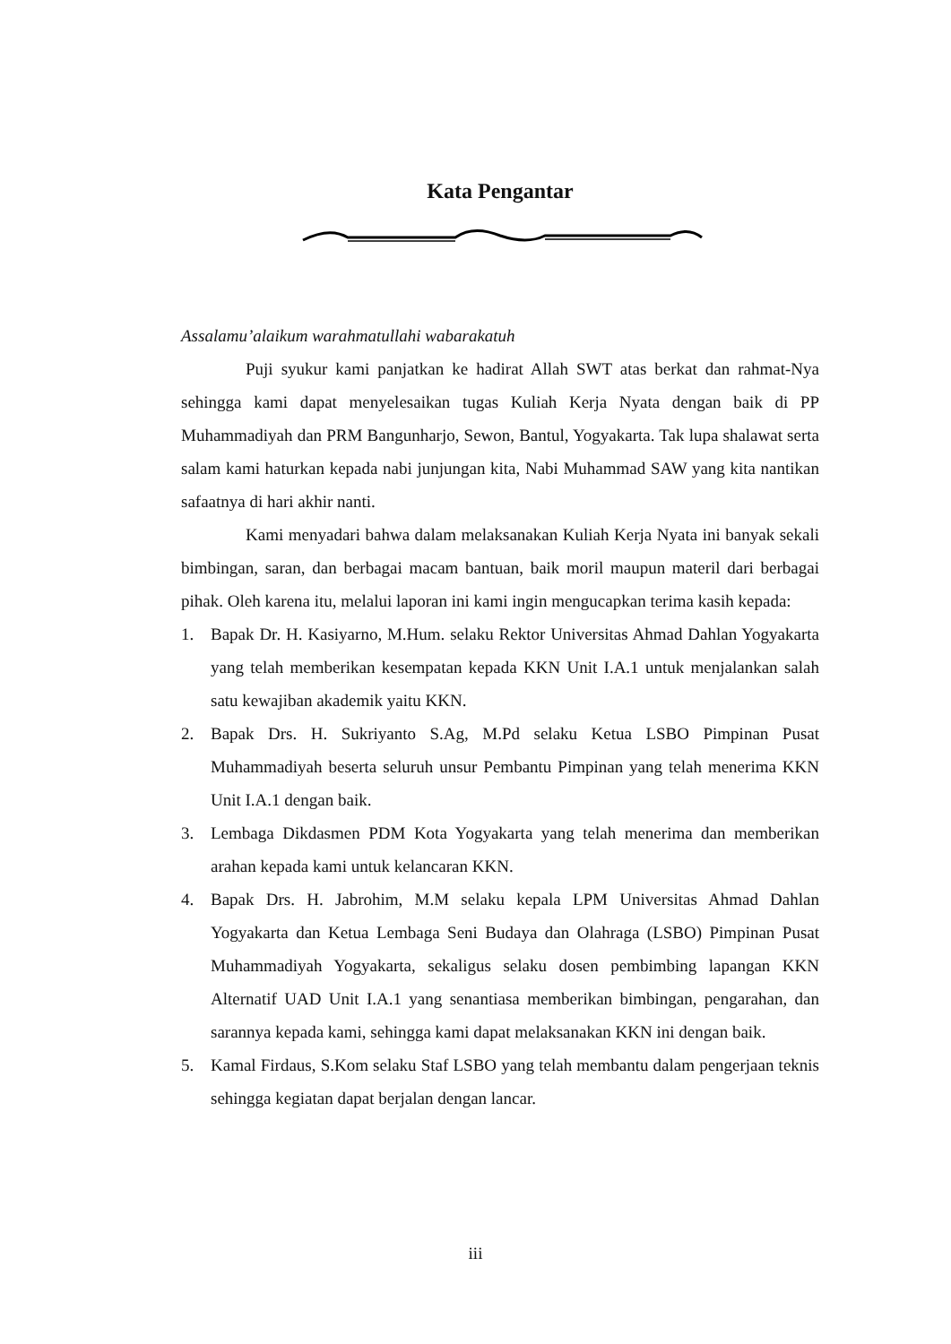Kata Pengantar
Assalamu’alaikum warahmatullahi wabarakatuh
Puji syukur kami panjatkan ke hadirat Allah SWT atas berkat dan rahmat-Nya sehingga kami dapat menyelesaikan tugas Kuliah Kerja Nyata dengan baik di PP Muhammadiyah dan PRM Bangunharjo, Sewon, Bantul, Yogyakarta. Tak lupa shalawat serta salam kami haturkan kepada nabi junjungan kita, Nabi Muhammad SAW yang kita nantikan safaatnya di hari akhir nanti.
Kami menyadari bahwa dalam melaksanakan Kuliah Kerja Nyata ini banyak sekali bimbingan, saran, dan berbagai macam bantuan, baik moril maupun materil dari berbagai pihak. Oleh karena itu, melalui laporan ini kami ingin mengucapkan terima kasih kepada:
1. Bapak Dr. H. Kasiyarno, M.Hum. selaku Rektor Universitas Ahmad Dahlan Yogyakarta yang telah memberikan kesempatan kepada KKN Unit I.A.1 untuk menjalankan salah satu kewajiban akademik yaitu KKN.
2. Bapak Drs. H. Sukriyanto S.Ag, M.Pd selaku Ketua LSBO Pimpinan Pusat Muhammadiyah beserta seluruh unsur Pembantu Pimpinan yang telah menerima KKN Unit I.A.1 dengan baik.
3. Lembaga Dikdasmen PDM Kota Yogyakarta yang telah menerima dan memberikan arahan kepada kami untuk kelancaran KKN.
4. Bapak Drs. H. Jabrohim, M.M selaku kepala LPM Universitas Ahmad Dahlan Yogyakarta dan Ketua Lembaga Seni Budaya dan Olahraga (LSBO) Pimpinan Pusat Muhammadiyah Yogyakarta, sekaligus selaku dosen pembimbing lapangan KKN Alternatif UAD Unit I.A.1 yang senantiasa memberikan bimbingan, pengarahan, dan sarannya kepada kami, sehingga kami dapat melaksanakan KKN ini dengan baik.
5. Kamal Firdaus, S.Kom selaku Staf LSBO yang telah membantu dalam pengerjaan teknis sehingga kegiatan dapat berjalan dengan lancar.
iii